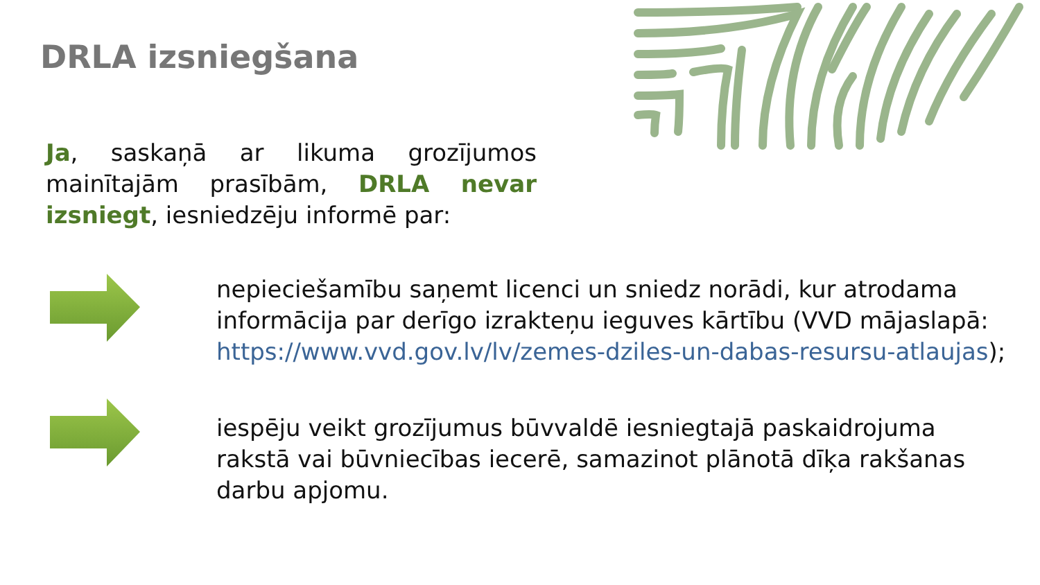DRLA izsniegšana
Ja, saskaņā ar likuma grozījumos mainītajām prasībām, DRLA nevar izsniegt, iesniedzēju informē par:
nepieciešamību saņemt licenci un sniedz norādi, kur atrodama informācija par derīgo izrakteņu ieguves kārtību (VVD mājaslapā: https://www.vvd.gov.lv/lv/zemes-dziles-un-dabas-resursu-atlaujas);
iespēju veikt grozījumus būvvaldē iesniegtajā paskaidrojuma rakstā vai būvniecības iecerē, samazinot plānotā dīķa rakšanas darbu apjomu.